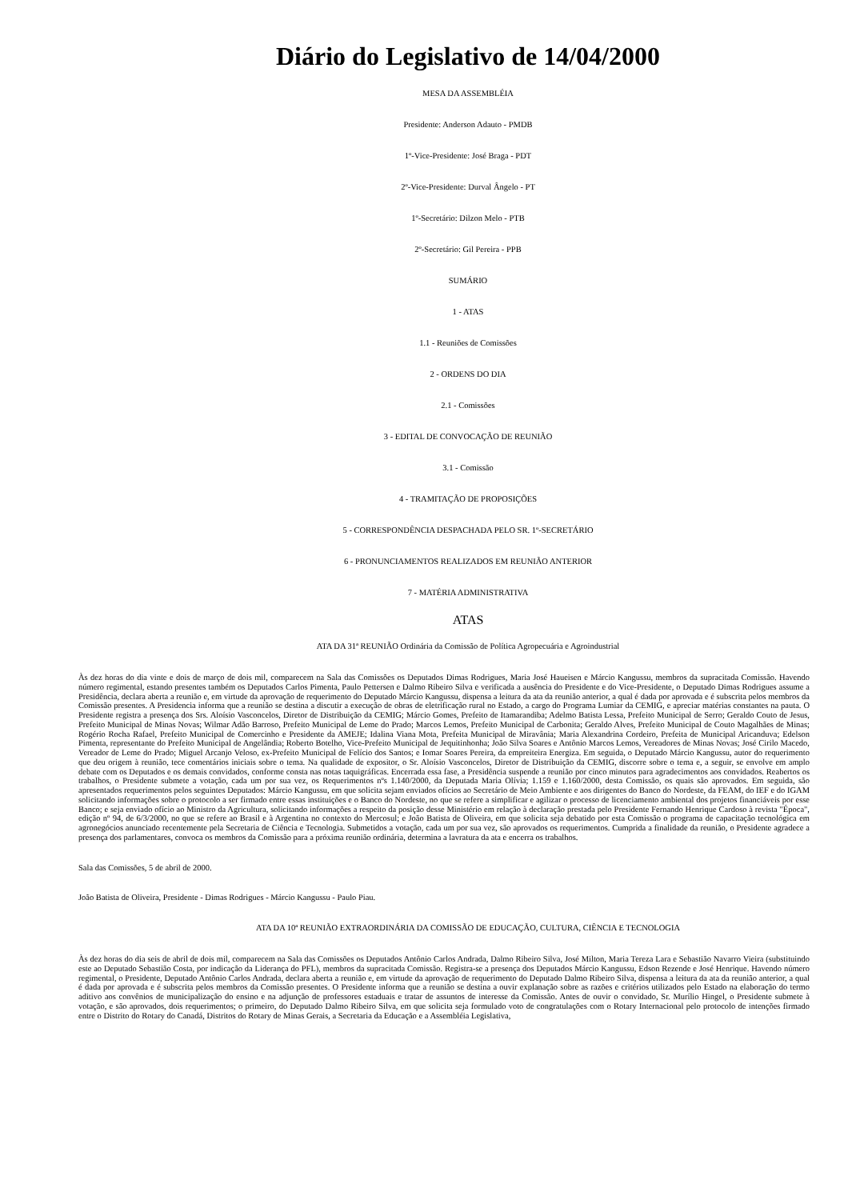Diário do Legislativo de 14/04/2000
MESA DA ASSEMBLÉIA
Presidente: Anderson Adauto - PMDB
1º-Vice-Presidente: José Braga - PDT
2º-Vice-Presidente: Durval Ângelo - PT
1º-Secretário: Dilzon Melo - PTB
2º-Secretário: Gil Pereira - PPB
SUMÁRIO
1 - ATAS
1.1 - Reuniões de Comissões
2 - ORDENS DO DIA
2.1 - Comissões
3 - EDITAL DE CONVOCAÇÃO DE REUNIÃO
3.1 - Comissão
4 - TRAMITAÇÃO DE PROPOSIÇÕES
5 - CORRESPONDÊNCIA DESPACHADA PELO SR. 1º-SECRETÁRIO
6 - PRONUNCIAMENTOS REALIZADOS EM REUNIÃO ANTERIOR
7 - MATÉRIA ADMINISTRATIVA
ATAS
ATA DA 31ª REUNIÃO Ordinária da Comissão de Política Agropecuária e Agroindustrial
Às dez horas do dia vinte e dois de março de dois mil, comparecem na Sala das Comissões os Deputados Dimas Rodrigues, Maria José Haueisen e Márcio Kangussu, membros da supracitada Comissão. Havendo número regimental, estando presentes também os Deputados Carlos Pimenta, Paulo Pettersen e Dalmo Ribeiro Silva e verificada a ausência do Presidente e do Vice-Presidente, o Deputado Dimas Rodrigues assume a Presidência, declara aberta a reunião e, em virtude da aprovação de requerimento do Deputado Márcio Kangussu, dispensa a leitura da ata da reunião anterior, a qual é dada por aprovada e é subscrita pelos membros da Comissão presentes. A Presidencia informa que a reunião se destina a discutir a execução de obras de eletrificação rural no Estado, a cargo do Programa Lumiar da CEMIG, e apreciar matérias constantes na pauta. O Presidente registra a presença dos Srs. Aloísio Vasconcelos, Diretor de Distribuição da CEMIG; Márcio Gomes, Prefeito de Itamarandiba; Adelmo Batista Lessa, Prefeito Municipal de Serro; Geraldo Couto de Jesus, Prefeito Municipal de Minas Novas; Wilmar Adão Barroso, Prefeito Municipal de Leme do Prado; Marcos Lemos, Prefeito Municipal de Carbonita; Geraldo Alves, Prefeito Municipal de Couto Magalhães de Minas; Rogério Rocha Rafael, Prefeito Municipal de Comercinho e Presidente da AMEJE; Idalina Viana Mota, Prefeita Municipal de Miravânia; Maria Alexandrina Cordeiro, Prefeita de Municipal Aricanduva; Edelson Pimenta, representante do Prefeito Municipal de Angelândia; Roberto Botelho, Vice-Prefeito Municipal de Jequitinhonha; João Silva Soares e Antônio Marcos Lemos, Vereadores de Minas Novas; José Cirilo Macedo, Vereador de Leme do Prado; Miguel Arcanjo Veloso, ex-Prefeito Municipal de Felício dos Santos; e Iomar Soares Pereira, da empreiteira Energiza. Em seguida, o Deputado Márcio Kangussu, autor do requerimento que deu origem à reunião, tece comentários iniciais sobre o tema. Na qualidade de expositor, o Sr. Aloísio Vasconcelos, Diretor de Distribuição da CEMIG, discorre sobre o tema e, a seguir, se envolve em amplo debate com os Deputados e os demais convidados, conforme consta nas notas taquigráficas. Encerrada essa fase, a Presidência suspende a reunião por cinco minutos para agradecimentos aos convidados. Reabertos os trabalhos, o Presidente submete a votação, cada um por sua vez, os Requerimentos nºs 1.140/2000, da Deputada Maria Olívia; 1.159 e 1.160/2000, desta Comissão, os quais são aprovados. Em seguida, são apresentados requerimentos pelos seguintes Deputados: Márcio Kangussu, em que solicita sejam enviados ofícios ao Secretário de Meio Ambiente e aos dirigentes do Banco do Nordeste, da FEAM, do IEF e do IGAM solicitando informações sobre o protocolo a ser firmado entre essas instituições e o Banco do Nordeste, no que se refere a simplificar e agilizar o processo de licenciamento ambiental dos projetos financiáveis por esse Banco; e seja enviado ofício ao Ministro da Agricultura, solicitando informações a respeito da posição desse Ministério em relação à declaração prestada pelo Presidente Fernando Henrique Cardoso à revista "Época", edição nº 94, de 6/3/2000, no que se refere ao Brasil e à Argentina no contexto do Mercosul; e João Batista de Oliveira, em que solicita seja debatido por esta Comissão o programa de capacitação tecnológica em agronegócios anunciado recentemente pela Secretaria de Ciência e Tecnologia. Submetidos a votação, cada um por sua vez, são aprovados os requerimentos. Cumprida a finalidade da reunião, o Presidente agradece a presença dos parlamentares, convoca os membros da Comissão para a próxima reunião ordinária, determina a lavratura da ata e encerra os trabalhos.
Sala das Comissões, 5 de abril de 2000.
João Batista de Oliveira, Presidente - Dimas Rodrigues - Márcio Kangussu - Paulo Piau.
ATA DA 10ª REUNIÃO EXTRAORDINÁRIA DA COMISSÃO DE EDUCAÇÃO, CULTURA, CIÊNCIA E TECNOLOGIA
Às dez horas do dia seis de abril de dois mil, comparecem na Sala das Comissões os Deputados Antônio Carlos Andrada, Dalmo Ribeiro Silva, José Milton, Maria Tereza Lara e Sebastião Navarro Vieira (substituindo este ao Deputado Sebastião Costa, por indicação da Liderança do PFL), membros da supracitada Comissão. Registra-se a presença dos Deputados Márcio Kangussu, Edson Rezende e José Henrique. Havendo número regimental, o Presidente, Deputado Antônio Carlos Andrada, declara aberta a reunião e, em virtude da aprovação de requerimento do Deputado Dalmo Ribeiro Silva, dispensa a leitura da ata da reunião anterior, a qual é dada por aprovada e é subscrita pelos membros da Comissão presentes. O Presidente informa que a reunião se destina a ouvir explanação sobre as razões e critérios utilizados pelo Estado na elaboração do termo aditivo aos convênios de municipalização do ensino e na adjunção de professores estaduais e tratar de assuntos de interesse da Comissão. Antes de ouvir o convidado, Sr. Murílio Hingel, o Presidente submete à votação, e são aprovados, dois requerimentos; o primeiro, do Deputado Dalmo Ribeiro Silva, em que solicita seja formulado voto de congratulações com o Rotary Internacional pelo protocolo de intenções firmado entre o Distrito do Rotary do Canadá, Distritos do Rotary de Minas Gerais, a Secretaria da Educação e a Assembléia Legislativa,